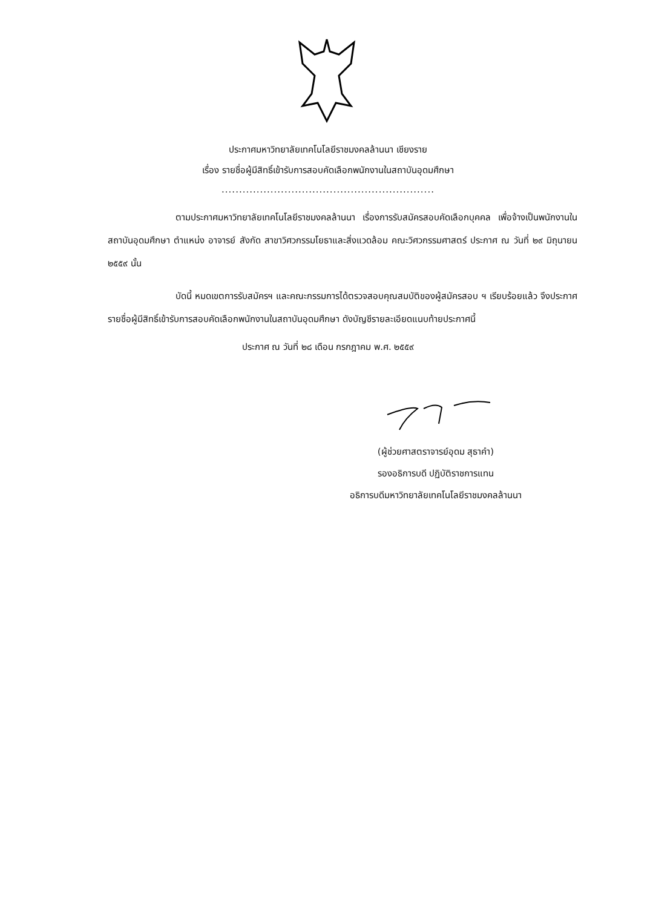ประกาศมหาวิทยาลัยเทคโนโลยีราชมงคลล้านนา เชียงราย
เรื่อง รายชื่อผู้มีสิทธิ์เข้ารับการสอบคัดเลือกพนักงานในสถาบันอุดมศึกษา
.............................................................
ตามประกาศมหาวิทยาลัยเทคโนโลยีราชมงคลล้านนา เรื่องการรับสมัครสอบคัดเลือกบุคคล เพื่อจ้างเป็นพนักงานในสถาบันอุดมศึกษา ตำแหน่ง อาจารย์ สังกัด สาขาวิศวกรรมโยธาและสิ่งแวดล้อม คณะวิศวกรรมศาสตร์ ประกาศ ณ วันที่ ๒๙ มิถุนายน ๒๕๕๙ นั้น
บัดนี้ หมดเขตการรับสมัครฯ และคณะกรรมการได้ตรวจสอบคุณสมบัติของผู้สมัครสอบ ฯ เรียบร้อยแล้ว จึงประกาศรายชื่อผู้มีสิทธิ์เข้ารับการสอบคัดเลือกพนักงานในสถาบันอุดมศึกษา ดังบัญชีรายละเอียดแนบท้ายประกาศนี้
ประกาศ ณ วันที่ ๒๘ เดือน กรกฎาคม พ.ศ. ๒๕๕๙
(ผู้ช่วยศาสตราจารย์อุดม สุธาคำ)
รองอธิการบดี ปฏิบัติราชการแทน
อธิการบดีมหาวิทยาลัยเทคโนโลยีราชมงคลล้านนา